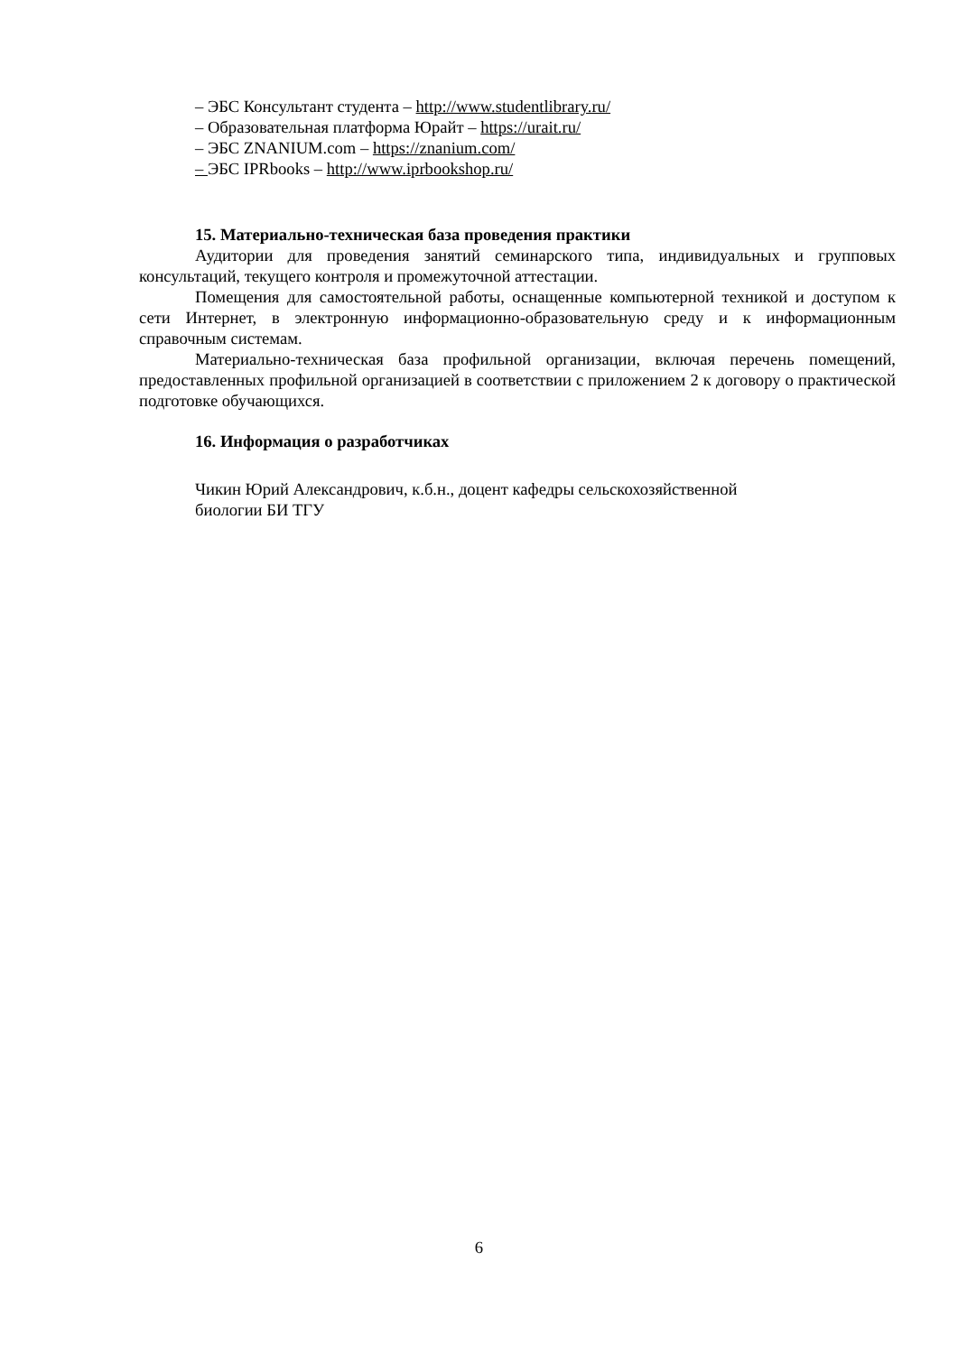– ЭБС Консультант студента – http://www.studentlibrary.ru/
– Образовательная платформа Юрайт – https://urait.ru/
– ЭБС ZNANIUM.com – https://znanium.com/
– ЭБС IPRbooks – http://www.iprbookshop.ru/
15. Материально-техническая база проведения практики
Аудитории для проведения занятий семинарского типа, индивидуальных и групповых консультаций, текущего контроля и промежуточной аттестации.
Помещения для самостоятельной работы, оснащенные компьютерной техникой и доступом к сети Интернет, в электронную информационно-образовательную среду и к информационным справочным системам.
Материально-техническая база профильной организации, включая перечень помещений, предоставленных профильной организацией в соответствии с приложением 2 к договору о практической подготовке обучающихся.
16. Информация о разработчиках
Чикин Юрий Александрович, к.б.н., доцент кафедры сельскохозяйственной
биологии БИ ТГУ
6